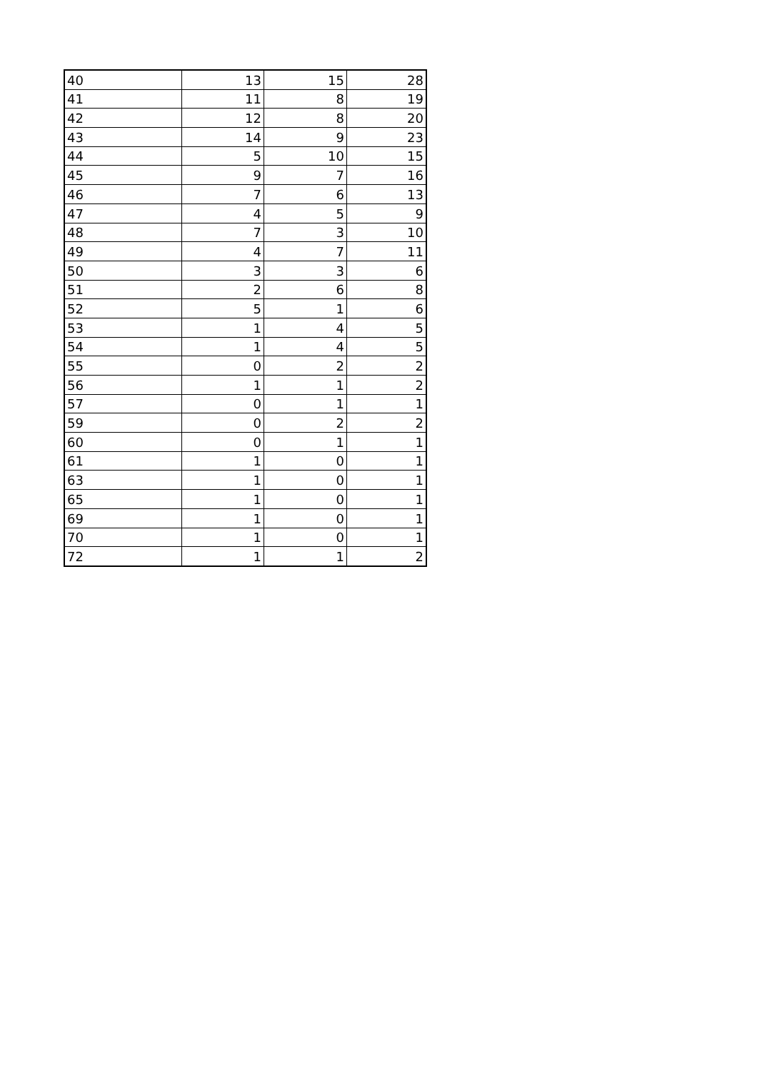| 40 | 13 | 15 | 28 |
| 41 | 11 | 8 | 19 |
| 42 | 12 | 8 | 20 |
| 43 | 14 | 9 | 23 |
| 44 | 5 | 10 | 15 |
| 45 | 9 | 7 | 16 |
| 46 | 7 | 6 | 13 |
| 47 | 4 | 5 | 9 |
| 48 | 7 | 3 | 10 |
| 49 | 4 | 7 | 11 |
| 50 | 3 | 3 | 6 |
| 51 | 2 | 6 | 8 |
| 52 | 5 | 1 | 6 |
| 53 | 1 | 4 | 5 |
| 54 | 1 | 4 | 5 |
| 55 | 0 | 2 | 2 |
| 56 | 1 | 1 | 2 |
| 57 | 0 | 1 | 1 |
| 59 | 0 | 2 | 2 |
| 60 | 0 | 1 | 1 |
| 61 | 1 | 0 | 1 |
| 63 | 1 | 0 | 1 |
| 65 | 1 | 0 | 1 |
| 69 | 1 | 0 | 1 |
| 70 | 1 | 0 | 1 |
| 72 | 1 | 1 | 2 |